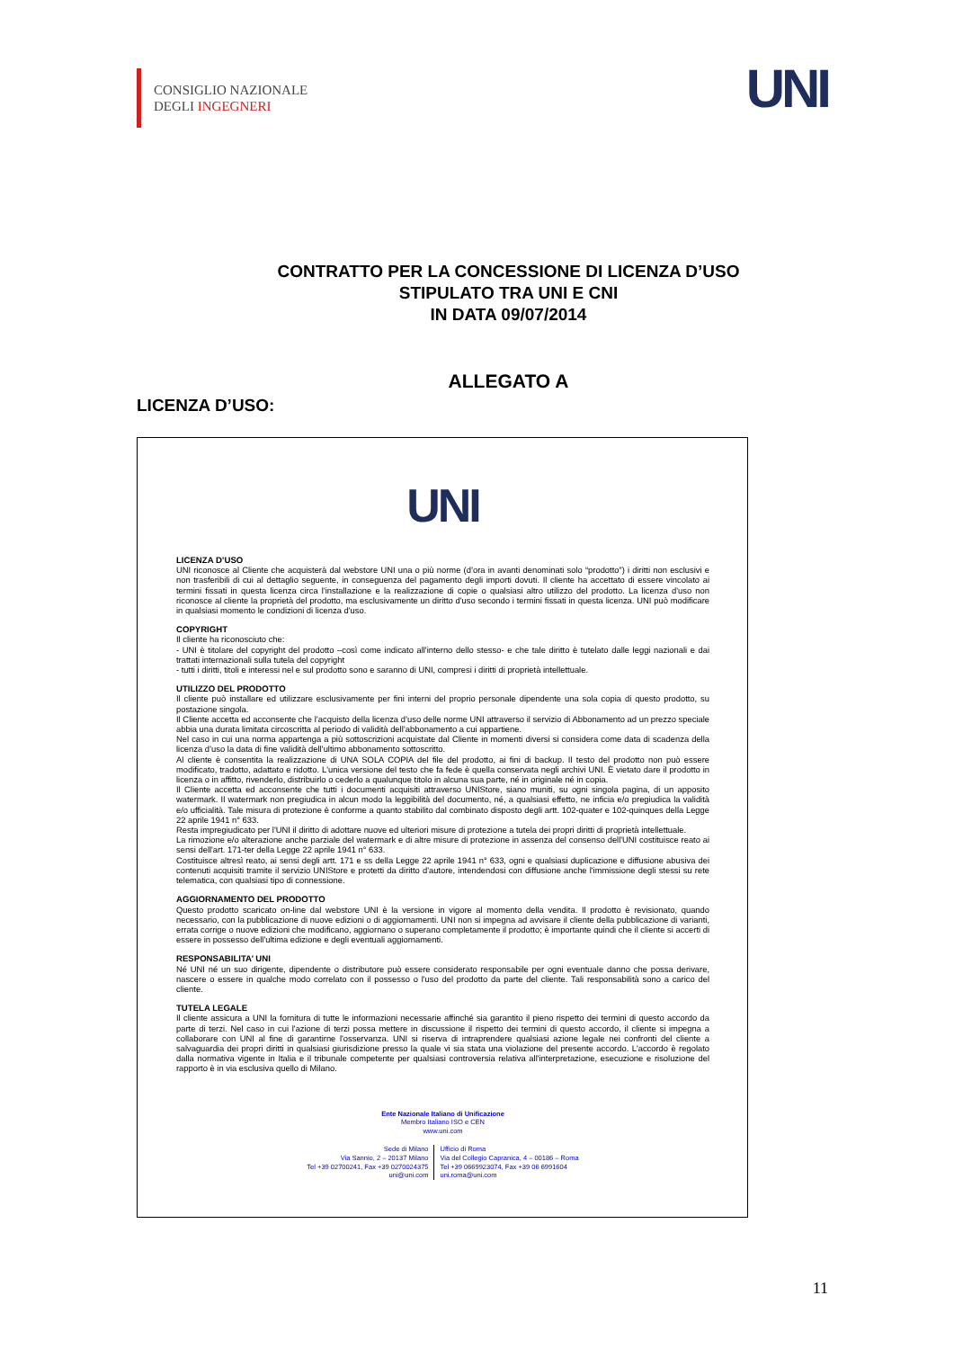CONSIGLIO NAZIONALE
DEGLI INGEGNERI
UNI
CONTRATTO PER LA CONCESSIONE DI LICENZA D’USO
STIPULATO TRA UNI E CNI
IN DATA 09/07/2014
ALLEGATO A
LICENZA D’USO:
UNI
LICENZA D’USO
UNI riconosce al Cliente che acquisterà dal webstore UNI una o più norme (d’ora in avanti denominati solo “prodotto”) i diritti non esclusivi e non trasferibili di cui al dettaglio seguente, in conseguenza del pagamento degli importi dovuti. Il cliente ha accettato di essere vincolato ai termini fissati in questa licenza circa l'installazione e la realizzazione di copie o qualsiasi altro utilizzo del prodotto. La licenza d'uso non riconosce al cliente la proprietà del prodotto, ma esclusivamente un diritto d'uso secondo i termini fissati in questa licenza. UNI può modificare in qualsiasi momento le condizioni di licenza d'uso.
COPYRIGHT
Il cliente ha riconosciuto che:
- UNI è titolare del copyright del prodotto –così come indicato all'interno dello stesso- e che tale diritto è tutelato dalle leggi nazionali e dai trattati internazionali sulla tutela del copyright
- tutti i diritti, titoli e interessi nel e sul prodotto sono e saranno di UNI, compresi i diritti di proprietà intellettuale.
UTILIZZO DEL PRODOTTO
Il cliente può installare ed utilizzare esclusivamente per fini interni del proprio personale dipendente una sola copia di questo prodotto, su postazione singola.
Il Cliente accetta ed acconsente che l’acquisto della licenza d’uso delle norme UNI attraverso il servizio di Abbonamento ad un prezzo speciale abbia una durata limitata circoscritta al periodo di validità dell’abbonamento a cui appartiene.
Nel caso in cui una norma appartenga a più sottoscrizioni acquistate dal Cliente in momenti diversi si considera come data di scadenza della licenza d’uso la data di fine validità dell’ultimo abbonamento sottoscritto.
Al cliente è consentita la realizzazione di UNA SOLA COPIA del file del prodotto, ai fini di backup. Il testo del prodotto non può essere modificato, tradotto, adattato e ridotto. L'unica versione del testo che fa fede è quella conservata negli archivi UNI. È vietato dare il prodotto in licenza o in affitto, rivenderlo, distribuirlo o cederlo a qualunque titolo in alcuna sua parte, né in originale né in copia.
Il Cliente accetta ed acconsente che tutti i documenti acquisiti attraverso UNIStore, siano muniti, su ogni singola pagina, di un apposito watermark. Il watermark non pregiudica in alcun modo la leggibilità del documento, né, a qualsiasi effetto, ne inficia e/o pregiudica la validità e/o ufficialità. Tale misura di protezione è conforme a quanto stabilito dal combinato disposto degli artt. 102-quater e 102-quinques della Legge 22 aprile 1941 n° 633.
Resta impregiudicato per l'UNI il diritto di adottare nuove ed ulteriori misure di protezione a tutela dei propri diritti di proprietà intellettuale.
La rimozione e/o alterazione anche parziale del watermark e di altre misure di protezione in assenza del consenso dell'UNI costituisce reato ai sensi dell'art. 171-ter della Legge 22 aprile 1941 n° 633.
Costituisce altresì reato, ai sensi degli artt. 171 e ss della Legge 22 aprile 1941 n° 633, ogni e qualsiasi duplicazione e diffusione abusiva dei contenuti acquisiti tramite il servizio UNIStore e protetti da diritto d'autore, intendendosi con diffusione anche l'immissione degli stessi su rete telematica, con qualsiasi tipo di connessione.
AGGIORNAMENTO DEL PRODOTTO
Questo prodotto scaricato on-line dal webstore UNI è la versione in vigore al momento della vendita. Il prodotto è revisionato, quando necessario, con la pubblicazione di nuove edizioni o di aggiornamenti. UNI non si impegna ad avvisare il cliente della pubblicazione di varianti, errata corrige o nuove edizioni che modificano, aggiornano o superano completamente il prodotto; è importante quindi che il cliente si accerti di essere in possesso dell'ultima edizione e degli eventuali aggiornamenti.
RESPONSABILITA’ UNI
Né UNI né un suo dirigente, dipendente o distributore può essere considerato responsabile per ogni eventuale danno che possa derivare, nascere o essere in qualche modo correlato con il possesso o l'uso del prodotto da parte del cliente. Tali responsabilità sono a carico del cliente.
TUTELA LEGALE
Il cliente assicura a UNI la fornitura di tutte le informazioni necessarie affinché sia garantito il pieno rispetto dei termini di questo accordo da parte di terzi. Nel caso in cui l'azione di terzi possa mettere in discussione il rispetto dei termini di questo accordo, il cliente si impegna a collaborare con UNI al fine di garantirne l'osservanza. UNI si riserva di intraprendere qualsiasi azione legale nei confronti del cliente a salvaguardia dei propri diritti in qualsiasi giurisdizione presso la quale vi sia stata una violazione del presente accordo. L'accordo è regolato dalla normativa vigente in Italia e il tribunale competente per qualsiasi controversia relativa all'interpretazione, esecuzione e risoluzione del rapporto è in via esclusiva quello di Milano.
Ente Nazionale Italiano di Unificazione
Membro Italiano ISO e CEN
www.uni.com
Sede di Milano
Via Sannio, 2 – 20137 Milano
Tel +39 02700241, Fax +39 0270024375
uni@uni.com
Ufficio di Roma
Via del Collegio Capranica, 4 – 00186 – Roma
Tel +39 0669923074, Fax +39 06 6991604
uni.roma@uni.com
11